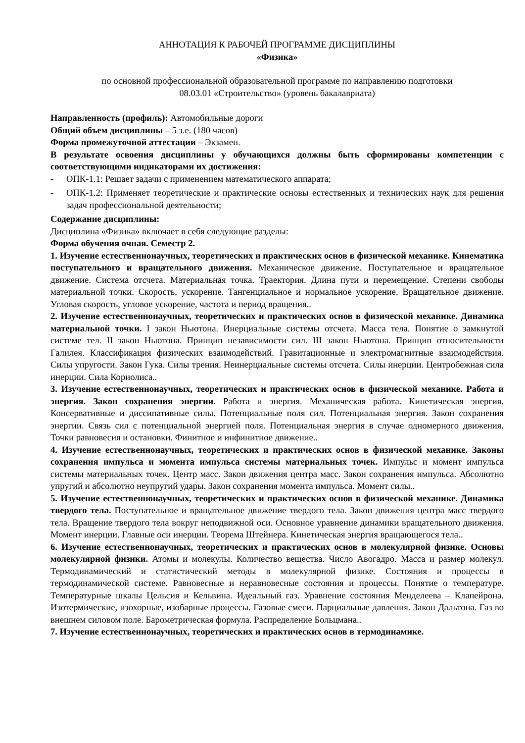АННОТАЦИЯ К РАБОЧЕЙ ПРОГРАММЕ ДИСЦИПЛИНЫ
«Физика»
по основной профессиональной образовательной программе по направлению подготовки
08.03.01 «Строительство» (уровень бакалавриата)
Направленность (профиль): Автомобильные дороги
Общий объем дисциплины – 5 з.е. (180 часов)
Форма промежуточной аттестации – Экзамен.
В результате освоения дисциплины у обучающихся должны быть сформированы компетенции с соответствующими индикаторами их достижения:
- ОПК-1.1: Решает задачи с применением математического аппарата;
- ОПК-1.2: Применяет теоретические и практические основы естественных и технических наук для решения задач профессиональной деятельности;
Содержание дисциплины:
Дисциплина «Физика» включает в себя следующие разделы:
Форма обучения очная. Семестр 2.
1. Изучение естественнонаучных, теоретических и практических основ в физической механике. Кинематика поступательного и вращательного движения. Механическое движение. Поступательное и вращательное движение. Система отсчета. Материальная точка. Траектория. Длина пути и перемещение. Степени свободы материальной точки. Скорость, ускорение. Тангенциальное и нормальное ускорение. Вращательное движение. Угловая скорость, угловое ускорение, частота и период вращения..
2. Изучение естественнонаучных, теоретических и практических основ в физической механике. Динамика материальной точки. I закон Ньютона. Инерциальные системы отсчета. Масса тела. Понятие о замкнутой системе тел. II закон Ньютона. Принцип независимости сил. III закон Ньютона. Принцип относительности Галилея. Классификация физических взаимодействий. Гравитационные и электромагнитные взаимодействия. Силы упругости. Закон Гука. Силы трения. Неинерциальные системы отсчета. Силы инерции. Центробежная сила инерции. Сила Кориолиса..
3. Изучение естественнонаучных, теоретических и практических основ в физической механике. Работа и энергия. Закон сохранения энергии. Работа и энергия. Механическая работа. Кинетическая энергия. Консервативные и диссипативные силы. Потенциальные поля сил. Потенциальная энергия. Закон сохранения энергии. Связь сил с потенциальной энергией поля. Потенциальная энергия в случае одномерного движения. Точки равновесия и остановки. Финитное и инфинитное движение..
4. Изучение естественнонаучных, теоретических и практических основ в физической механике. Законы сохранения импульса и момента импульса системы материальных точек. Импульс и момент импульса системы материальных точек. Центр масс. Закон движения центра масс. Закон сохранения импульса. Абсолютно упругий и абсолютно неупругий удары. Закон сохранения момента импульса. Момент силы..
5. Изучение естественнонаучных, теоретических и практических основ в физической механике. Динамика твердого тела. Поступательное и вращательное движение твердого тела. Закон движения центра масс твердого тела. Вращение твердого тела вокруг неподвижной оси. Основное уравнение динамики вращательного движения. Момент инерции. Главные оси инерции. Теорема Штейнера. Кинетическая энергия вращающегося тела..
6. Изучение естественнонаучных, теоретических и практических основ в молекулярной физике. Основы молекулярной физики. Атомы и молекулы. Количество вещества. Число Авогадро. Масса и размер молекул. Термодинамический и статистический методы в молекулярной физике. Состояния и процессы в термодинамической системе. Равновесные и неравновесные состояния и процессы. Понятие о температуре. Температурные шкалы Цельсия и Кельвина. Идеальный газ. Уравнение состояния Менделеева – Клапейрона. Изотермические, изохорные, изобарные процессы. Газовые смеси. Парциальные давления. Закон Дальтона. Газ во внешнем силовом поле. Барометрическая формула. Распределение Больцмана..
7. Изучение естественнонаучных, теоретических и практических основ в термодинамике.